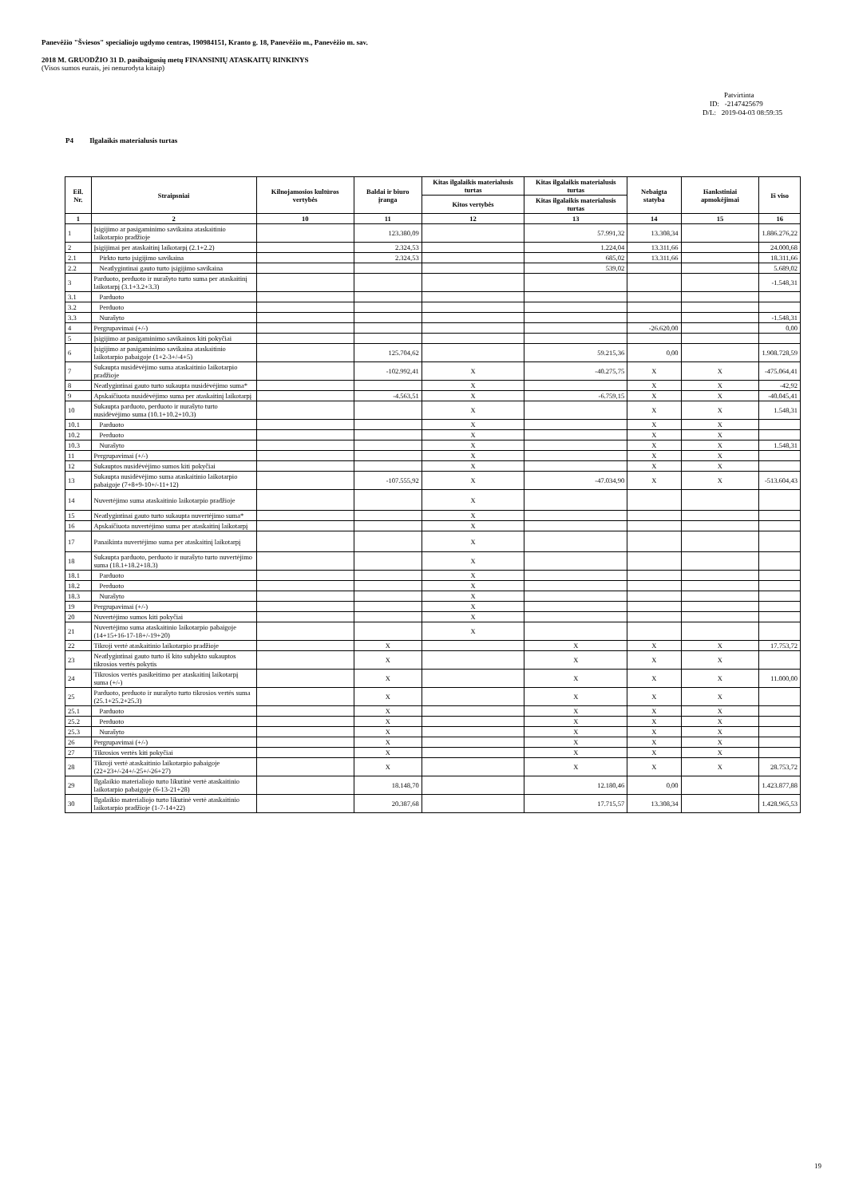Panevėžio "Šviesos" specialiojo ugdymo centras, 190984151, Kranto g. 18, Panevėžio m., Panevėžio m. sav.
2018 M. GRUODŽIO 31 D. pasibaigusių metų FINANSINIŲ ATASKAITŲ RINKINYS
(Visos sumos eurais, jei nenurodyta kitaip)
Patvirtinta
ID: -2147425679
D/L: 2019-04-03 08:59:35
P4 Ilgalaikis materialusis turtas
| Eil. Nr. | Straipsniai | Kilnojamosios kultūros vertybės | Baldai ir biuro įranga | Kitas ilgalaikis materialusis turtas | Kitas ilgalaikis materialusis turtas | Nebaigta statyba | Išankstiniai apmokėjimai | Iš viso |
| --- | --- | --- | --- | --- | --- | --- | --- | --- |
| | | | | Kitos vertybės | Kitas ilgalaikis materialusis turtas | | | |
| 1 | 2 | 10 | 11 | 12 | 13 | 14 | 15 | 16 |
| 1 | Įsigijimo ar pasigaminimo savikaina ataskaitinio laikotarpio pradžioje | | 123.380,09 | | 57.991,32 | 13.308,34 | | 1.886.276,22 |
| 2 | Įsigijimai per ataskaitinį laikotarpį (2.1+2.2) | | 2.324,53 | | 1.224,04 | 13.311,66 | | 24.000,68 |
| 2.1 | Pirkto turto įsigijimo savikaina | | 2.324,53 | | 685,02 | 13.311,66 | | 18.311,66 |
| 2.2 | Neatlygintinai gauto turto įsigijimo savikaina | | | | 539,02 | | | 5.689,02 |
| 3 | Parduoto, perduoto ir nurašyto turto suma per ataskaitinį laikotarpį (3.1+3.2+3.3) | | | | | | | -1.548,31 |
| 3.1 | Parduoto | | | | | | | |
| 3.2 | Perduoto | | | | | | | |
| 3.3 | Nurašyto | | | | | | | -1.548,31 |
| 4 | Pergrupavimai (+/-) | | | | | -26.620,00 | | 0,00 |
| 5 | Įsigijimo ar pasigaminimo savikainos kiti pokyčiai | | | | | | | |
| 6 | Įsigijimo ar pasigaminimo savikaina ataskaitinio laikotarpio pabaigoje (1+2-3+/-4+5) | | 125.704,62 | | 59.215,36 | 0,00 | | 1.908.728,59 |
| 7 | Sukaupta nusidėvėjimo suma ataskaitinio laikotarpio pradžioje | | -102.992,41 | X | -40.275,75 | X | X | -475.064,41 |
| 8 | Neatlygintinai gauto turto sukaupta nusidėvėjimo suma* | | | X | | X | X | -42,92 |
| 9 | Apskaičiuota nusidėvėjimo suma per ataskaitinį laikotarpį | | -4.563,51 | X | -6.759,15 | X | X | -40.045,41 |
| 10 | Sukaupta parduoto, perduoto ir nurašyto turto nusidėvėjimo suma (10.1+10.2+10.3) | | | X | | X | X | 1.548,31 |
| 10.1 | Parduoto | | | X | | X | X | |
| 10.2 | Perduoto | | | X | | X | X | |
| 10.3 | Nurašyto | | | X | | X | X | 1.548,31 |
| 11 | Pergrupavimai (+/-) | | | X | | X | X | |
| 12 | Sukauptos nusidėvėjimo sumos kiti pokyčiai | | | X | | X | X | |
| 13 | Sukaupta nusidėvėjimo suma ataskaitinio laikotarpio pabaigoje (7+8+9-10+/-11+12) | | -107.555,92 | X | -47.034,90 | X | X | -513.604,43 |
| 14 | Nuvertėjimo suma ataskaitinio laikotarpio pradžioje | | | X | | | | |
| 15 | Neatlygintinai gauto turto sukaupta nuvertėjimo suma* | | | X | | | | |
| 16 | Apskaičiuota nuvertėjimo suma per ataskaitinį laikotarpį | | | X | | | | |
| 17 | Panaikinta nuvertėjimo suma per ataskaitinį laikotarpį | | | X | | | | |
| 18 | Sukaupta parduoto, perduoto ir nurašyto turto nuvertėjimo suma (18.1+18.2+18.3) | | | X | | | | |
| 18.1 | Parduoto | | | X | | | | |
| 18.2 | Perduoto | | | X | | | | |
| 18.3 | Nurašyto | | | X | | | | |
| 19 | Pergrupavimai (+/-) | | | X | | | | |
| 20 | Nuvertėjimo sumos kiti pokyčiai | | | X | | | | |
| 21 | Nuvertėjimo suma ataskaitinio laikotarpio pabaigoje (14+15+16-17-18+/-19+20) | | | X | | | | |
| 22 | Tikroji vertė ataskaitinio laikotarpio pradžioje | | X | | X | X | X | 17.753,72 |
| 23 | Neatlygintinai gauto turto iš kito subjekto sukauptos tikrosios vertės pokytis | | X | | X | X | X | |
| 24 | Tikrosios vertės pasikeitimo per ataskaitinį laikotarpį suma (+/-) | | X | | X | X | X | 11.000,00 |
| 25 | Parduoto, perduoto ir nurašyto turto tikrosios vertės suma (25.1+25.2+25.3) | | X | | X | X | X | |
| 25.1 | Parduoto | | X | | X | X | X | |
| 25.2 | Perduoto | | X | | X | X | X | |
| 25.3 | Nurašyto | | X | | X | X | X | |
| 26 | Pergrupavimai (+/-) | | X | | X | X | X | |
| 27 | Tikrosios vertės kiti pokyčiai | | X | | X | X | X | |
| 28 | Tikroji vertė ataskaitinio laikotarpio pabaigoje (22+23+/-24+/-25+/-26+27) | | X | | X | X | X | 28.753,72 |
| 29 | Ilgalaikio materialiojo turto likutinė vertė ataskaitinio laikotarpio pabaigoje (6-13-21+28) | | 18.148,70 | | 12.180,46 | 0,00 | | 1.423.877,88 |
| 30 | Ilgalaikio materialiojo turto likutinė vertė ataskaitinio laikotarpio pradžioje (1-7-14+22) | | 20.387,68 | | 17.715,57 | 13.308,34 | | 1.428.965,53 |
19